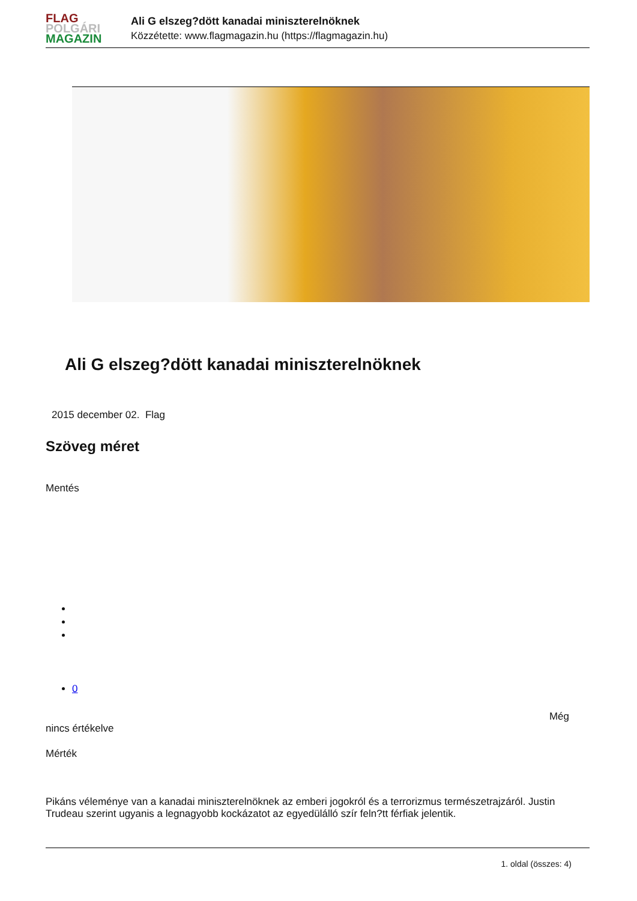FLAG
POLGÁRI
MAGAZIN
Ali G elszeg?dött kanadai miniszterelnöknek
Közzétette: www.flagmagazin.hu (https://flagmagazin.hu)
Ali G elszeg?dött kanadai miniszterelnöknek
2015 december 02. Flag
Szöveg méret
Mentés
0
Még
nincs értékelve
Mérték
Pikáns véleménye van a kanadai miniszterelnöknek az emberi jogokról és a terrorizmus természetrajzáról. Justin Trudeau szerint ugyanis a legnagyobb kockázatot az egyedülálló szír feln?tt férfiak jelentik.
1. oldal (összes: 4)